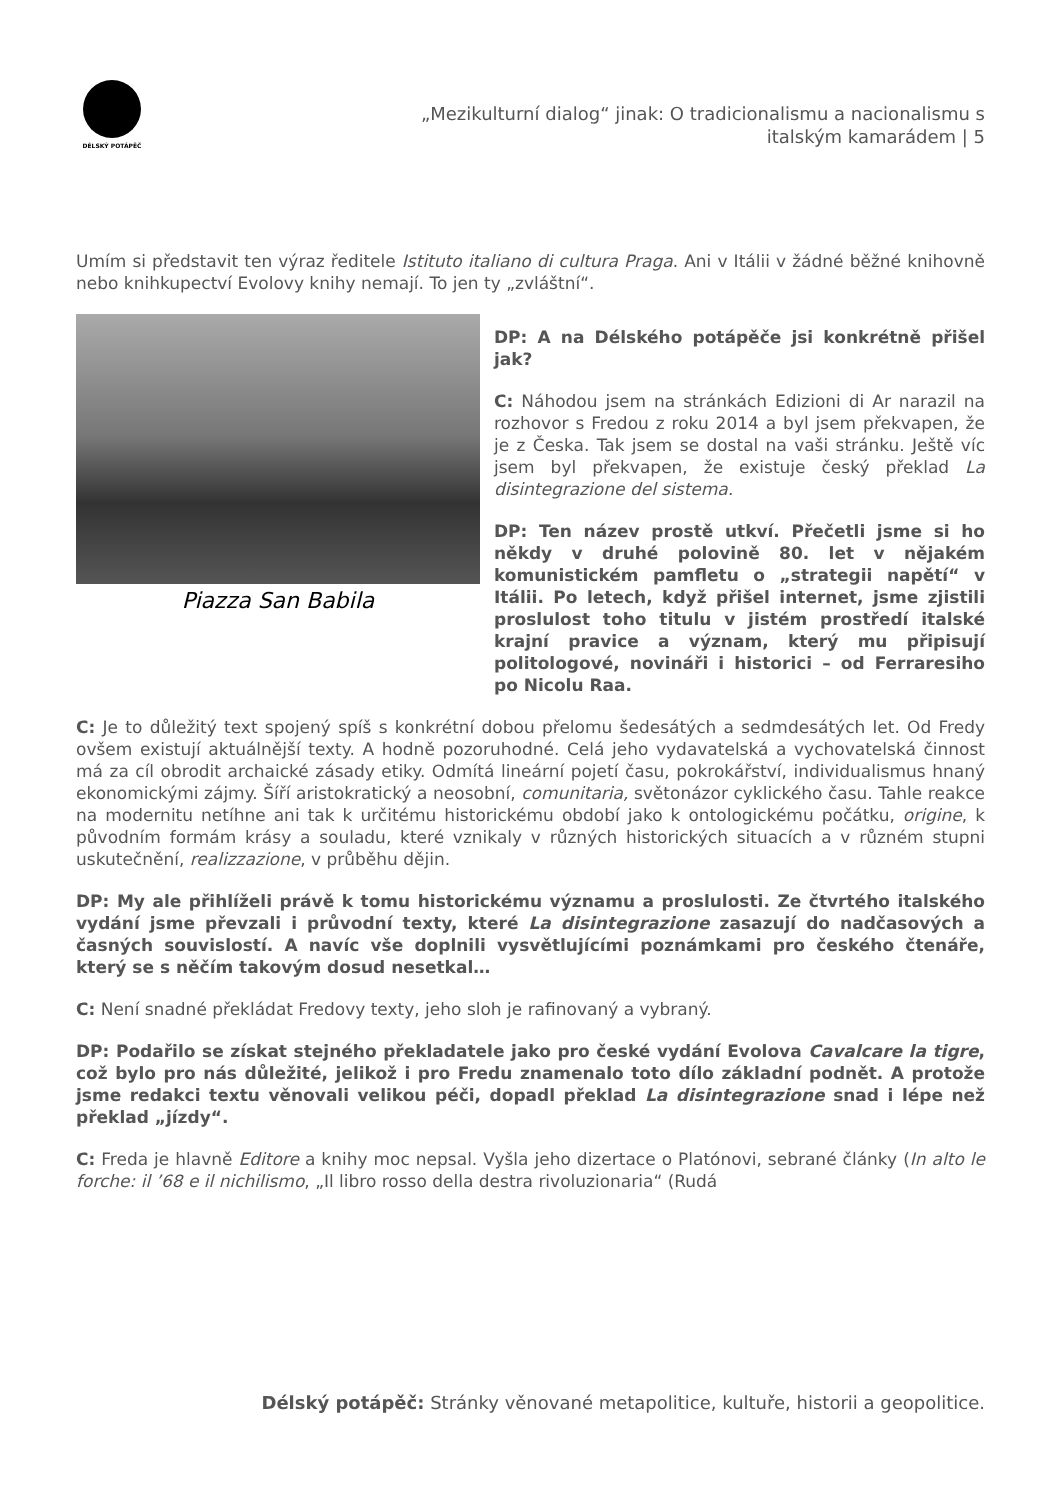DÉLSKÝ POTÁPĚČ
„Mezikulturní dialog“ jinak: O tradicionalismu a nacionalismu s
italským kamarádem | 5
Umím si představit ten výraz ředitele Istituto italiano di cultura Praga. Ani v Itálii v žádné běžné knihovně nebo knihkupectví Evolovy knihy nemají. To jen ty „zvláštní“.
Piazza San Babila
DP: A na Délského potápěče jsi konkrétně přišel jak?
C: Náhodou jsem na stránkách Edizioni di Ar narazil na rozhovor s Fredou z roku 2014 a byl jsem překvapen, že je z Česka. Tak jsem se dostal na vaši stránku. Ještě víc jsem byl překvapen, že existuje český překlad La disintegrazione del sistema.
DP: Ten název prostě utkví. Přečetli jsme si ho někdy v druhé polovině 80. let v nějakém komunistickém pamfletu o „strategii napětí“ v Itálii. Po letech, když přišel internet, jsme zjistili proslulost toho titulu v jistém prostředí italské krajní pravice a význam, který mu připisují politologové, novináři i historici – od Ferraresiho po Nicolu Raa.
C: Je to důležitý text spojený spíš s konkrétní dobou přelomu šedesátých a sedmdesátých let. Od Fredy ovšem existují aktuálnější texty. A hodně pozoruhodné. Celá jeho vydavatelská a vychovatelská činnost má za cíl obrodit archaické zásady etiky. Odmítá lineární pojetí času, pokrokářství, individualismus hnaný ekonomickými zájmy. Šíří aristokratický a neosobní, comunitaria, světonázor cyklického času. Tahle reakce na modernitu netíhne ani tak k určitému historickému období jako k ontologickému počátku, origine, k původním formám krásy a souladu, které vznikaly v různých historických situacích a v různém stupni uskutečnění, realizzazione, v průběhu dějin.
DP: My ale přihlíželi právě k tomu historickému významu a proslulosti. Ze čtvrtého italského vydání jsme převzali i průvodní texty, které La disintegrazione zasazují do nadčasových a časných souvislostí. A navíc vše doplnili vysvětlujícími poznámkami pro českého čtenáře, který se s něčím takovým dosud nesetkal…
C: Není snadné překládat Fredovy texty, jeho sloh je rafinovaný a vybraný.
DP: Podařilo se získat stejného překladatele jako pro české vydání Evolova Cavalcare la tigre, což bylo pro nás důležité, jelikož i pro Fredu znamenalo toto dílo základní podnět. A protože jsme redakci textu věnovali velikou péči, dopadl překlad La disintegrazione snad i lépe než překlad „jízdy“.
C: Freda je hlavně Editore a knihy moc nepsal. Vyšla jeho dizertace o Platónovi, sebrané články (In alto le forche: il ’68 e il nichilismo, „Il libro rosso della destra rivoluzionaria“ (Rudá
Délský potápěč: Stránky věnované metapolitice, kultuře, historii a geopolitice.